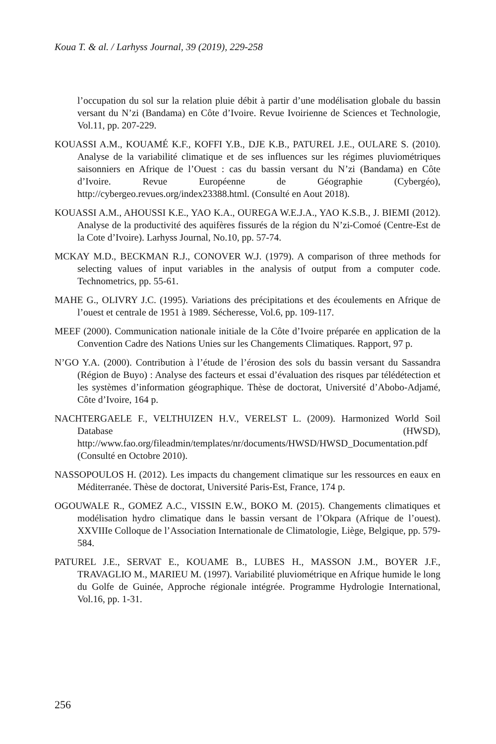Koua T. & al. / Larhyss Journal, 39 (2019), 229-258
l’occupation du sol sur la relation pluie débit à partir d’une modélisation globale du bassin versant du N’zi (Bandama) en Côte d’Ivoire. Revue Ivoirienne de Sciences et Technologie, Vol.11, pp. 207-229.
KOUASSI A.M., KOUAMÉ K.F., KOFFI Y.B., DJE K.B., PATUREL J.E., OULARE S. (2010). Analyse de la variabilité climatique et de ses influences sur les régimes pluviométriques saisonniers en Afrique de l’Ouest : cas du bassin versant du N’zi (Bandama) en Côte d’Ivoire. Revue Européenne de Géographie (Cybergéo), http://cybergeo.revues.org/index23388.html. (Consulté en Aout 2018).
KOUASSI A.M., AHOUSSI K.E., YAO K.A., OUREGA W.E.J.A., YAO K.S.B., J. BIEMI (2012). Analyse de la productivité des aquifères fissurés de la région du N’zi-Comoé (Centre-Est de la Cote d’Ivoire). Larhyss Journal, No.10, pp. 57-74.
MCKAY M.D., BECKMAN R.J., CONOVER W.J. (1979). A comparison of three methods for selecting values of input variables in the analysis of output from a computer code. Technometrics, pp. 55-61.
MAHE G., OLIVRY J.C. (1995). Variations des précipitations et des écoulements en Afrique de l’ouest et centrale de 1951 à 1989. Sécheresse, Vol.6, pp. 109-117.
MEEF (2000). Communication nationale initiale de la Côte d’Ivoire préparée en application de la Convention Cadre des Nations Unies sur les Changements Climatiques. Rapport, 97 p.
N’GO Y.A. (2000). Contribution à l’étude de l’érosion des sols du bassin versant du Sassandra (Région de Buyo) : Analyse des facteurs et essai d’évaluation des risques par télédétection et les systèmes d’information géographique. Thèse de doctorat, Université d’Abobo-Adjamé, Côte d’Ivoire, 164 p.
NACHTERGAELE F., VELTHUIZEN H.V., VERELST L. (2009). Harmonized World Soil Database (HWSD), http://www.fao.org/fileadmin/templates/nr/documents/HWSD/HWSD_Documentation.pdf (Consulté en Octobre 2010).
NASSOPOULOS H. (2012). Les impacts du changement climatique sur les ressources en eaux en Méditerranée. Thèse de doctorat, Université Paris-Est, France, 174 p.
OGOUWALE R., GOMEZ A.C., VISSIN E.W., BOKO M. (2015). Changements climatiques et modélisation hydro climatique dans le bassin versant de l’Okpara (Afrique de l’ouest). XXVIIIe Colloque de l’Association Internationale de Climatologie, Liège, Belgique, pp. 579-584.
PATUREL J.E., SERVAT E., KOUAME B., LUBES H., MASSON J.M., BOYER J.F., TRAVAGLIO M., MARIEU M. (1997). Variabilité pluviométrique en Afrique humide le long du Golfe de Guinée, Approche régionale intégrée. Programme Hydrologie International, Vol.16, pp. 1-31.
256